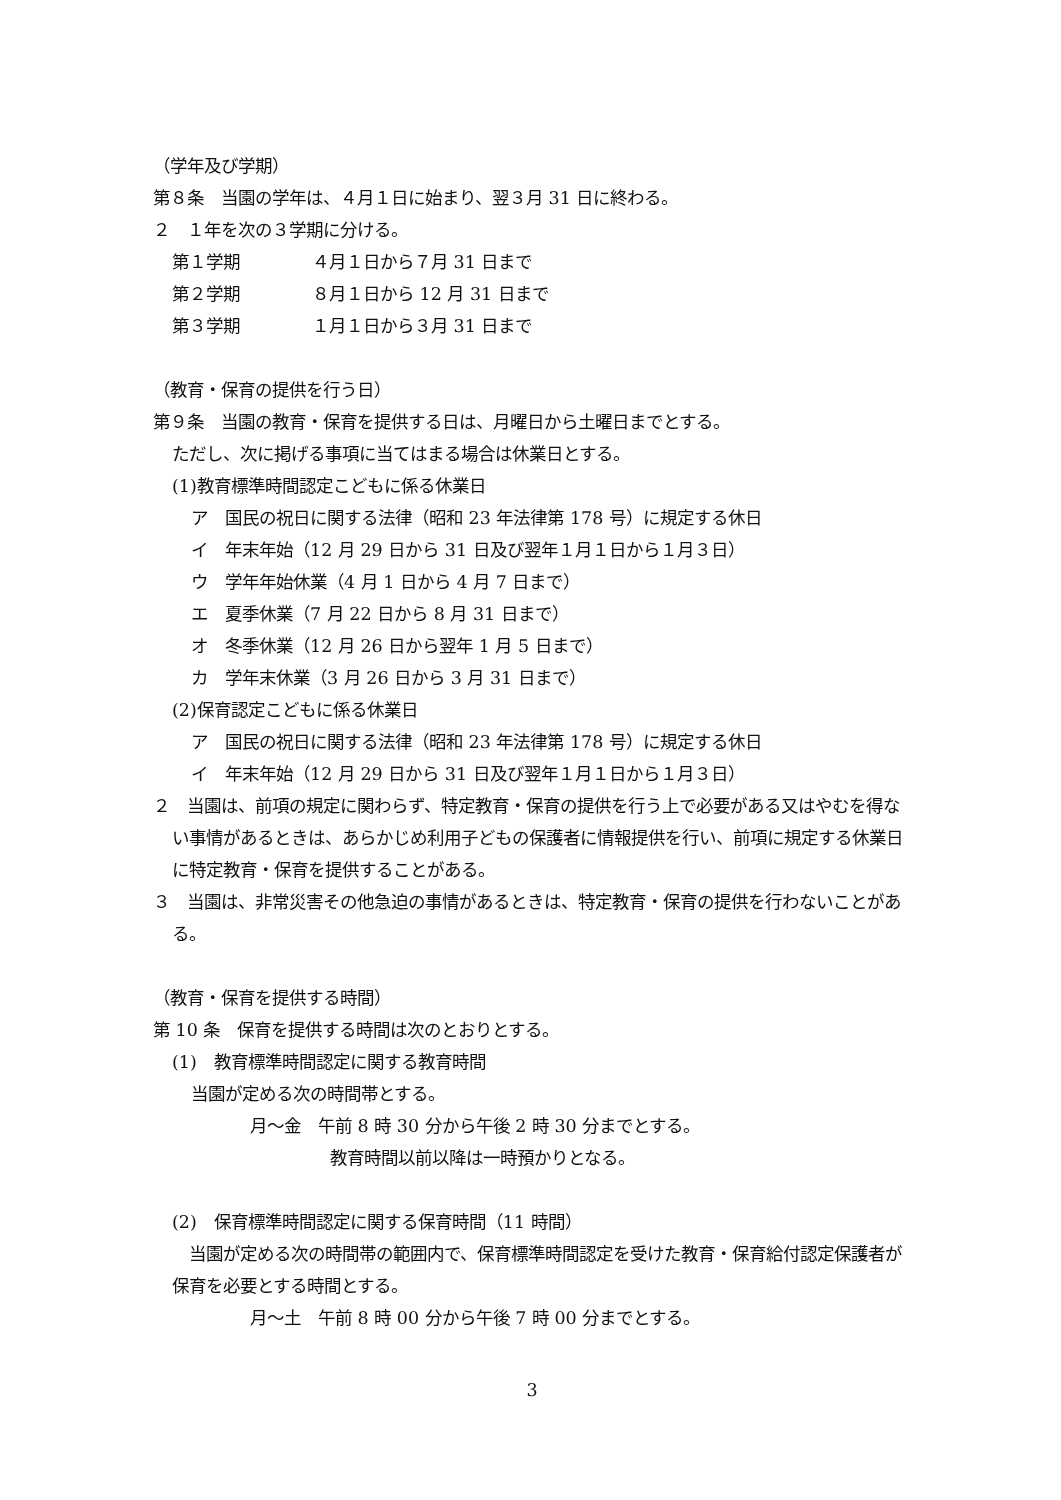（学年及び学期）
第８条　当園の学年は、４月１日に始まり、翌３月 31 日に終わる。
２　１年を次の３学期に分ける。
第１学期 ４月１日から７月 31 日まで
第２学期 ８月１日から 12 月 31 日まで
第３学期 １月１日から３月 31 日まで
（教育・保育の提供を行う日）
第９条　当園の教育・保育を提供する日は、月曜日から土曜日までとする。
ただし、次に掲げる事項に当てはまる場合は休業日とする。
(1)教育標準時間認定こどもに係る休業日
ア　国民の祝日に関する法律（昭和 23 年法律第 178 号）に規定する休日
イ　年末年始（12 月 29 日から 31 日及び翌年１月１日から１月３日）
ウ　学年年始休業（4 月 1 日から 4 月 7 日まで）
エ　夏季休業（7 月 22 日から 8 月 31 日まで）
オ　冬季休業（12 月 26 日から翌年 1 月 5 日まで）
カ　学年末休業（3 月 26 日から 3 月 31 日まで）
(2)保育認定こどもに係る休業日
ア　国民の祝日に関する法律（昭和 23 年法律第 178 号）に規定する休日
イ　年末年始（12 月 29 日から 31 日及び翌年１月１日から１月３日）
２　当園は、前項の規定に関わらず、特定教育・保育の提供を行う上で必要がある又はやむを得ない事情があるときは、あらかじめ利用子どもの保護者に情報提供を行い、前項に規定する休業日に特定教育・保育を提供することがある。
３　当園は、非常災害その他急迫の事情があるときは、特定教育・保育の提供を行わないことがある。
（教育・保育を提供する時間）
第 10 条　保育を提供する時間は次のとおりとする。
(1)　教育標準時間認定に関する教育時間
当園が定める次の時間帯とする。
月～金　午前 8 時 30 分から午後 2 時 30 分までとする。
教育時間以前以降は一時預かりとなる。
(2)　保育標準時間認定に関する保育時間（11 時間）
　当園が定める次の時間帯の範囲内で、保育標準時間認定を受けた教育・保育給付認定保護者が保育を必要とする時間とする。
月～土　午前 8 時 00 分から午後 7 時 00 分までとする。
3